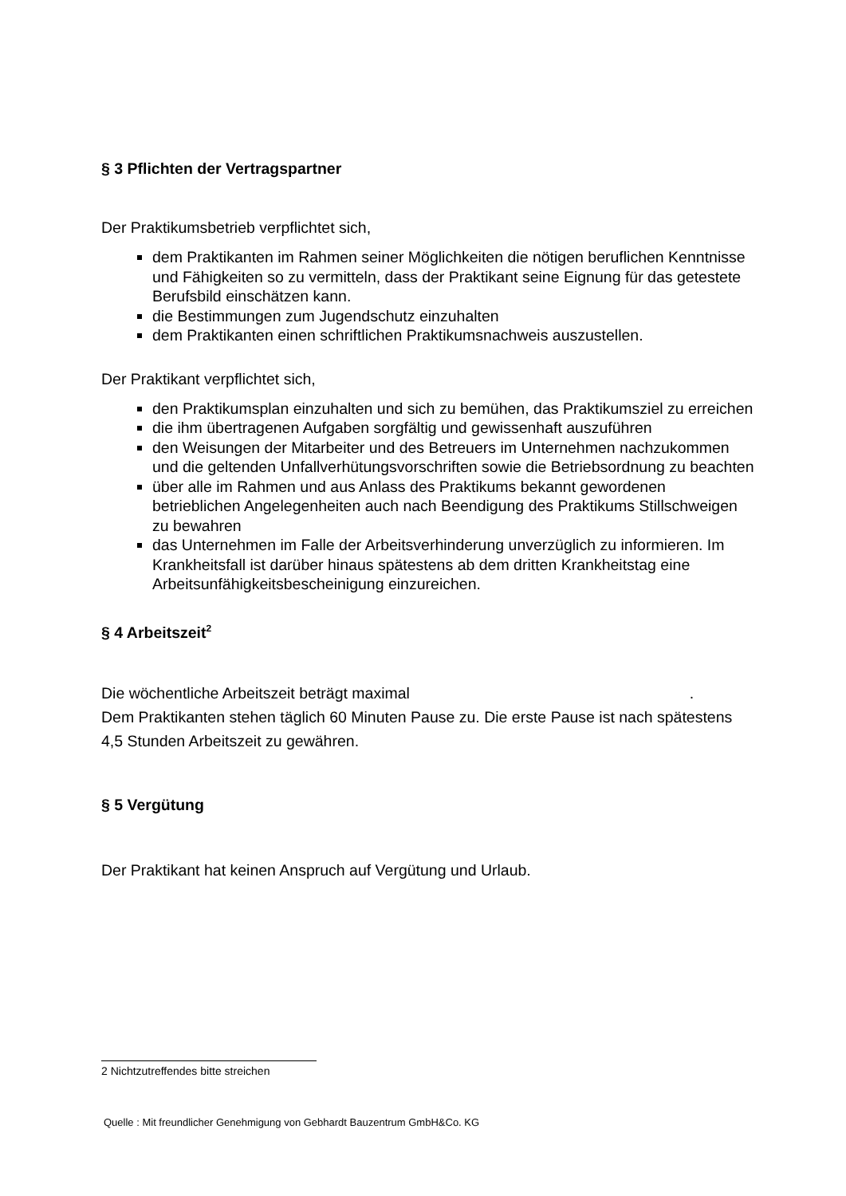§ 3 Pflichten der Vertragspartner
Der Praktikumsbetrieb verpflichtet sich,
dem Praktikanten im Rahmen seiner Möglichkeiten die nötigen beruflichen Kenntnisse und Fähigkeiten so zu vermitteln, dass der Praktikant seine Eignung für das getestete Berufsbild einschätzen kann.
die Bestimmungen zum Jugendschutz einzuhalten
dem Praktikanten einen schriftlichen Praktikumsnachweis auszustellen.
Der Praktikant verpflichtet sich,
den Praktikumsplan einzuhalten und sich zu bemühen, das Praktikumsziel zu erreichen
die ihm übertragenen Aufgaben sorgfältig und gewissenhaft auszuführen
den Weisungen der Mitarbeiter und des Betreuers im Unternehmen nachzukommen und die geltenden Unfallverhütungsvorschriften sowie die Betriebsordnung zu beachten
über alle im Rahmen und aus Anlass des Praktikums bekannt gewordenen betrieblichen Angelegenheiten auch nach Beendigung des Praktikums Stillschweigen zu bewahren
das Unternehmen im Falle der Arbeitsverhinderung unverzüglich zu informieren. Im Krankheitsfall ist darüber hinaus spätestens ab dem dritten Krankheitstag eine Arbeitsunfähigkeitsbescheinigung einzureichen.
§ 4 Arbeitszeit<sup>2</sup>
Die wöchentliche Arbeitszeit beträgt maximal .
Dem Praktikanten stehen täglich 60 Minuten Pause zu. Die erste Pause ist nach spätestens 4,5 Stunden Arbeitszeit zu gewähren.
§ 5 Vergütung
Der Praktikant hat keinen Anspruch auf Vergütung und Urlaub.
2 Nichtzutreffendes bitte streichen
Quelle : Mit freundlicher Genehmigung von Gebhardt Bauzentrum GmbH&Co. KG